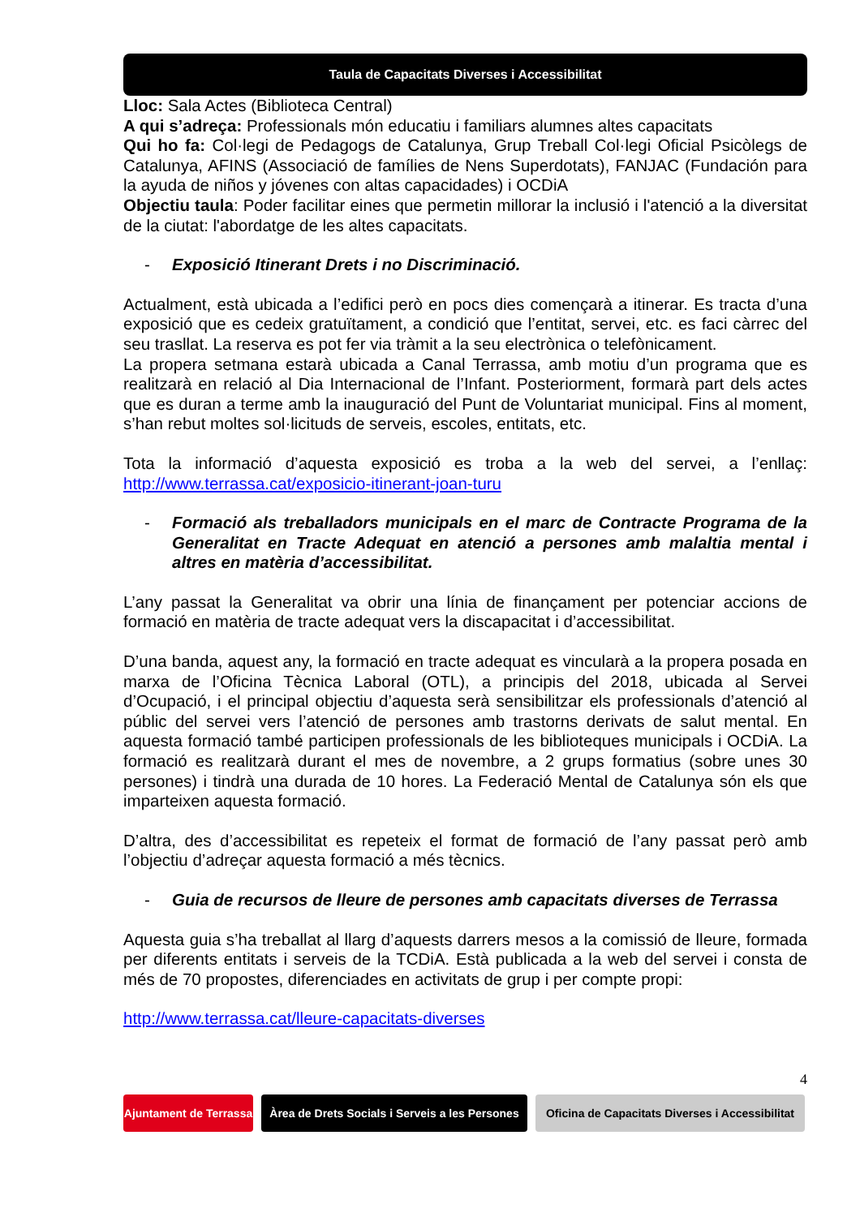Taula de Capacitats Diverses i Accessibilitat
Lloc: Sala Actes (Biblioteca Central)
A qui s’adreça: Professionals món educatiu i familiars alumnes altes capacitats
Qui ho fa: Col·legi de Pedagogs de Catalunya, Grup Treball Col·legi Oficial Psicòlegs de Catalunya, AFINS (Associació de famílies de Nens Superdotats), FANJAC (Fundación para la ayuda de niños y jóvenes con altas capacidades) i OCDiA
Objectiu taula: Poder facilitar eines que permetin millorar la inclusió i l'atenció a la diversitat de la ciutat: l'abordatge de les altes capacitats.
- Exposició Itinerant Drets i no Discriminació.
Actualment, està ubicada a l’edifici però en pocs dies començarà a itinerar. Es tracta d’una exposició que es cedeix gratuïtament, a condició que l’entitat, servei, etc. es faci càrrec del seu trasllat. La reserva es pot fer via tràmit a la seu electrònica o telefònicament.
La propera setmana estarà ubicada a Canal Terrassa, amb motiu d’un programa que es realitzarà en relació al Dia Internacional de l’Infant. Posteriorment, formarà part dels actes que es duran a terme amb la inauguració del Punt de Voluntariat municipal. Fins al moment, s’han rebut moltes sol·licituds de serveis, escoles, entitats, etc.
Tota la informació d’aquesta exposició es troba a la web del servei, a l’enllaç: http://www.terrassa.cat/exposicio-itinerant-joan-turu
- Formació als treballadors municipals en el marc de Contracte Programa de la Generalitat en Tracte Adequat en atenció a persones amb malaltia mental i altres en matèria d’accessibilitat.
L’any passat la Generalitat va obrir una línia de finançament per potenciar accions de formació en matèria de tracte adequat vers la discapacitat i d’accessibilitat.
D’una banda, aquest any, la formació en tracte adequat es vincularà a la propera posada en marxa de l’Oficina Tècnica Laboral (OTL), a principis del 2018, ubicada al Servei d’Ocupació, i el principal objectiu d’aquesta serà sensibilitzar els professionals d’atenció al públic del servei vers l’atenció de persones amb trastorns derivats de salut mental. En aquesta formació també participen professionals de les biblioteques municipals i OCDiA. La formació es realitzarà durant el mes de novembre, a 2 grups formatius (sobre unes 30 persones) i tindrà una durada de 10 hores. La Federació Mental de Catalunya són els que imparteixen aquesta formació.
D’altra, des d’accessibilitat es repeteix el format de formació de l’any passat però amb l’objectiu d’adreçar aquesta formació a més tècnics.
- Guia de recursos de lleure de persones amb capacitats diverses de Terrassa
Aquesta guia s’ha treballat al llarg d’aquests darrers mesos a la comissió de lleure, formada per diferents entitats i serveis de la TCDiA. Està publicada a la web del servei i consta de més de 70 propostes, diferenciades en activitats de grup i per compte propi:
http://www.terrassa.cat/lleure-capacitats-diverses
4
Ajuntament de Terrassa
Àrea de Drets Socials i Serveis a les Persones
Oficina de Capacitats Diverses i Accessibilitat